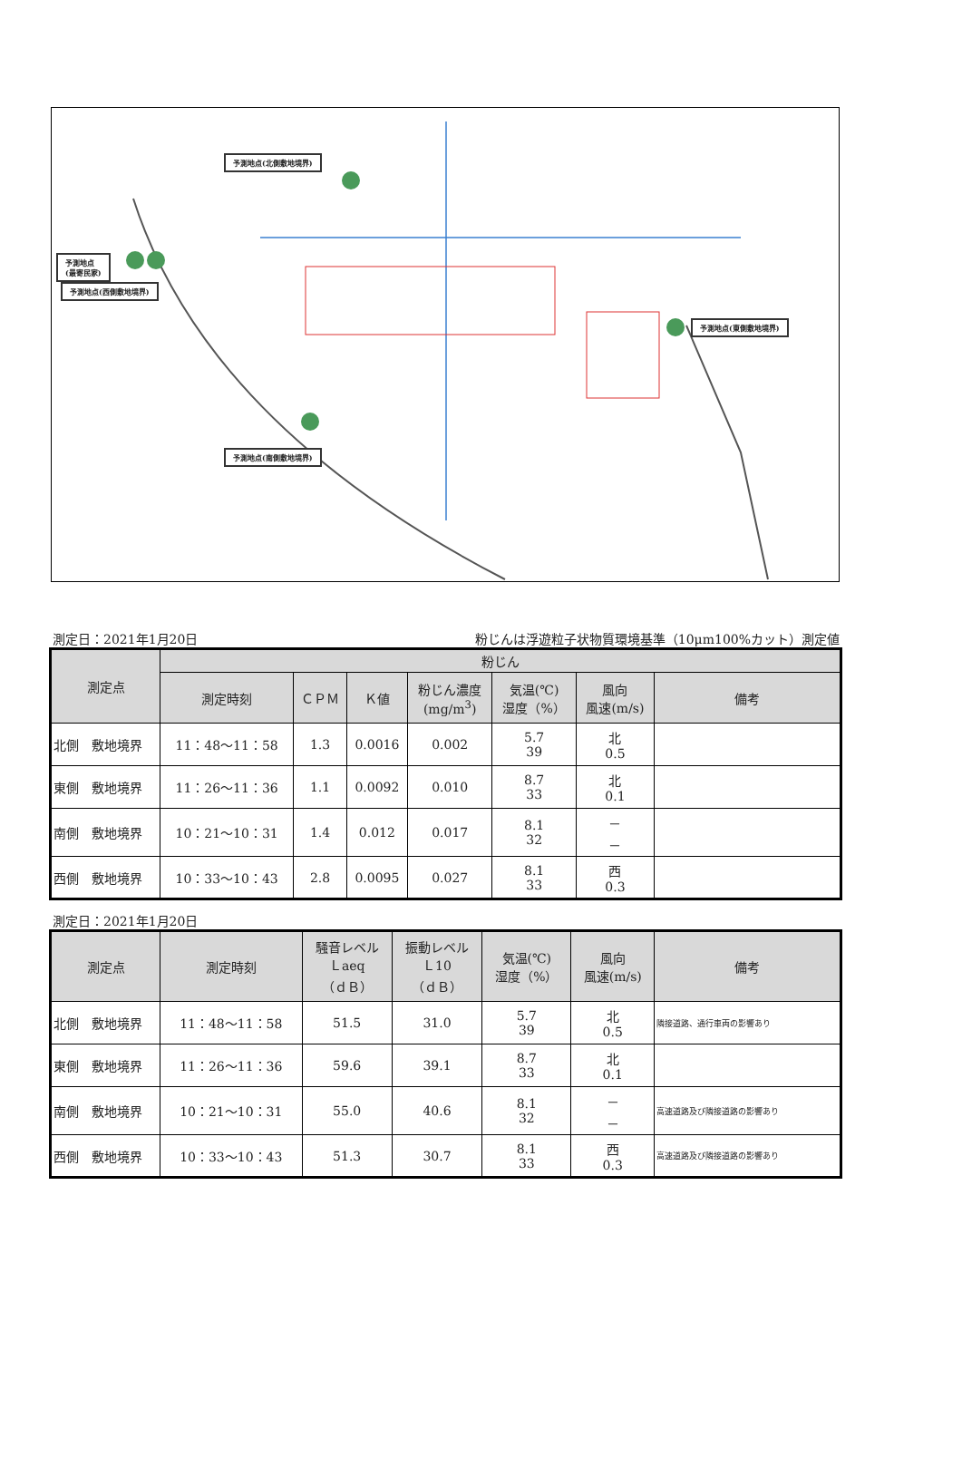予測地点(北側敷地境界)
予測地点
(最寄民家)
予測地点(西側敷地境界)
予測地点(東側敷地境界)
予測地点(南側敷地境界)
測定日：2021年1月20日 粉じんは浮遊粒子状物質環境基準（10μm100%カット）測定値
| 測定点 | 粉じん | | | | | | |
| --- | --- | --- | --- | --- | --- | --- | --- |
| | 測定時刻 | ＣＰＭ | Ｋ値 | 粉じん濃度 (mg/m<sup>3</sup>) | 気温(℃) 湿度（%） | 風向 風速(m/s) | 備考 |
| 北側 敷地境界 | 11：48～11：58 | 1.3 | 0.0016 | 0.002 | 5.7 39 | 北 0.5 | |
| 東側 敷地境界 | 11：26～11：36 | 1.1 | 0.0092 | 0.010 | 8.7 33 | 北 0.1 | |
| 南側 敷地境界 | 10：21～10：31 | 1.4 | 0.012 | 0.017 | 8.1 32 | － － | |
| 西側 敷地境界 | 10：33～10：43 | 2.8 | 0.0095 | 0.027 | 8.1 33 | 西 0.3 | |
測定日：2021年1月20日
| 測定点 | 測定時刻 | 騒音レベル Ｌaeq （ｄＢ） | 振動レベル Ｌ10 （ｄＢ） | 気温(℃) 湿度（%） | 風向 風速(m/s) | 備考 |
| --- | --- | --- | --- | --- | --- | --- |
| 北側 敷地境界 | 11：48～11：58 | 51.5 | 31.0 | 5.7 39 | 北 0.5 | 隣接道路、通行車両の影響あり |
| 東側 敷地境界 | 11：26～11：36 | 59.6 | 39.1 | 8.7 33 | 北 0.1 | |
| 南側 敷地境界 | 10：21～10：31 | 55.0 | 40.6 | 8.1 32 | － － | 高速道路及び隣接道路の影響あり |
| 西側 敷地境界 | 10：33～10：43 | 51.3 | 30.7 | 8.1 33 | 西 0.3 | 高速道路及び隣接道路の影響あり |